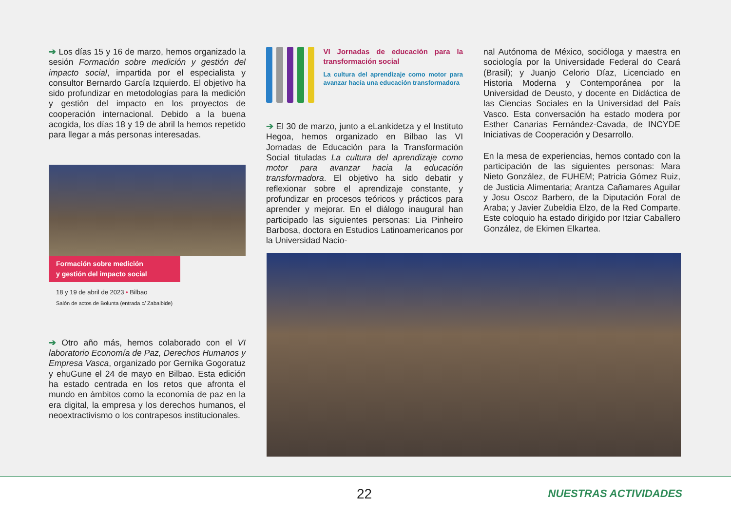➔ Los días 15 y 16 de marzo, hemos organizado la sesión Formación sobre medición y gestión del impacto social, impartida por el especialista y consultor Bernardo García Izquierdo. El objetivo ha sido profundizar en metodologías para la medición y gestión del impacto en los proyectos de cooperación internacional. Debido a la buena acogida, los días 18 y 19 de abril la hemos repetido para llegar a más personas interesadas.
Formación sobre medición
y gestión del impacto social
18 y 19 de abril de 2023 • Bilbao
Salón de actos de Bolunta (entrada c/ Zabalbide)
➔ Otro año más, hemos colaborado con el VI laboratorio Economía de Paz, Derechos Humanos y Empresa Vasca, organizado por Gernika Gogoratuz y ehuGune el 24 de mayo en Bilbao. Esta edición ha estado centrada en los retos que afronta el mundo en ámbitos como la economía de paz en la era digital, la empresa y los derechos humanos, el neoextractivismo o los contrapesos institucionales.
VI Jornadas de educación para la transformación social
La cultura del aprendizaje como motor para avanzar hacía una educación transformadora
➔ El 30 de marzo, junto a eLankidetza y el Instituto Hegoa, hemos organizado en Bilbao las VI Jornadas de Educación para la Transformación Social tituladas La cultura del aprendizaje como motor para avanzar hacia la educación transformadora. El objetivo ha sido debatir y reflexionar sobre el aprendizaje constante, y profundizar en procesos teóricos y prácticos para aprender y mejorar. En el diálogo inaugural han participado las siguientes personas: Lia Pinheiro Barbosa, doctora en Estudios Latinoamericanos por la Universidad Nacio-
nal Autónoma de México, socióloga y maestra en sociología por la Universidade Federal do Ceará (Brasil); y Juanjo Celorio Díaz, Licenciado en Historia Moderna y Contemporánea por la Universidad de Deusto, y docente en Didáctica de las Ciencias Sociales en la Universidad del País Vasco. Esta conversación ha estado modera por Esther Canarias Fernández-Cavada, de INCYDE Iniciativas de Cooperación y Desarrollo.
En la mesa de experiencias, hemos contado con la participación de las siguientes personas: Mara Nieto González, de FUHEM; Patricia Gómez Ruiz, de Justicia Alimentaria; Arantza Cañamares Aguilar y Josu Oscoz Barbero, de la Diputación Foral de Araba; y Javier Zubeldia Elzo, de la Red Comparte. Este coloquio ha estado dirigido por Itziar Caballero González, de Ekimen Elkartea.
22 NUESTRAS ACTIVIDADES